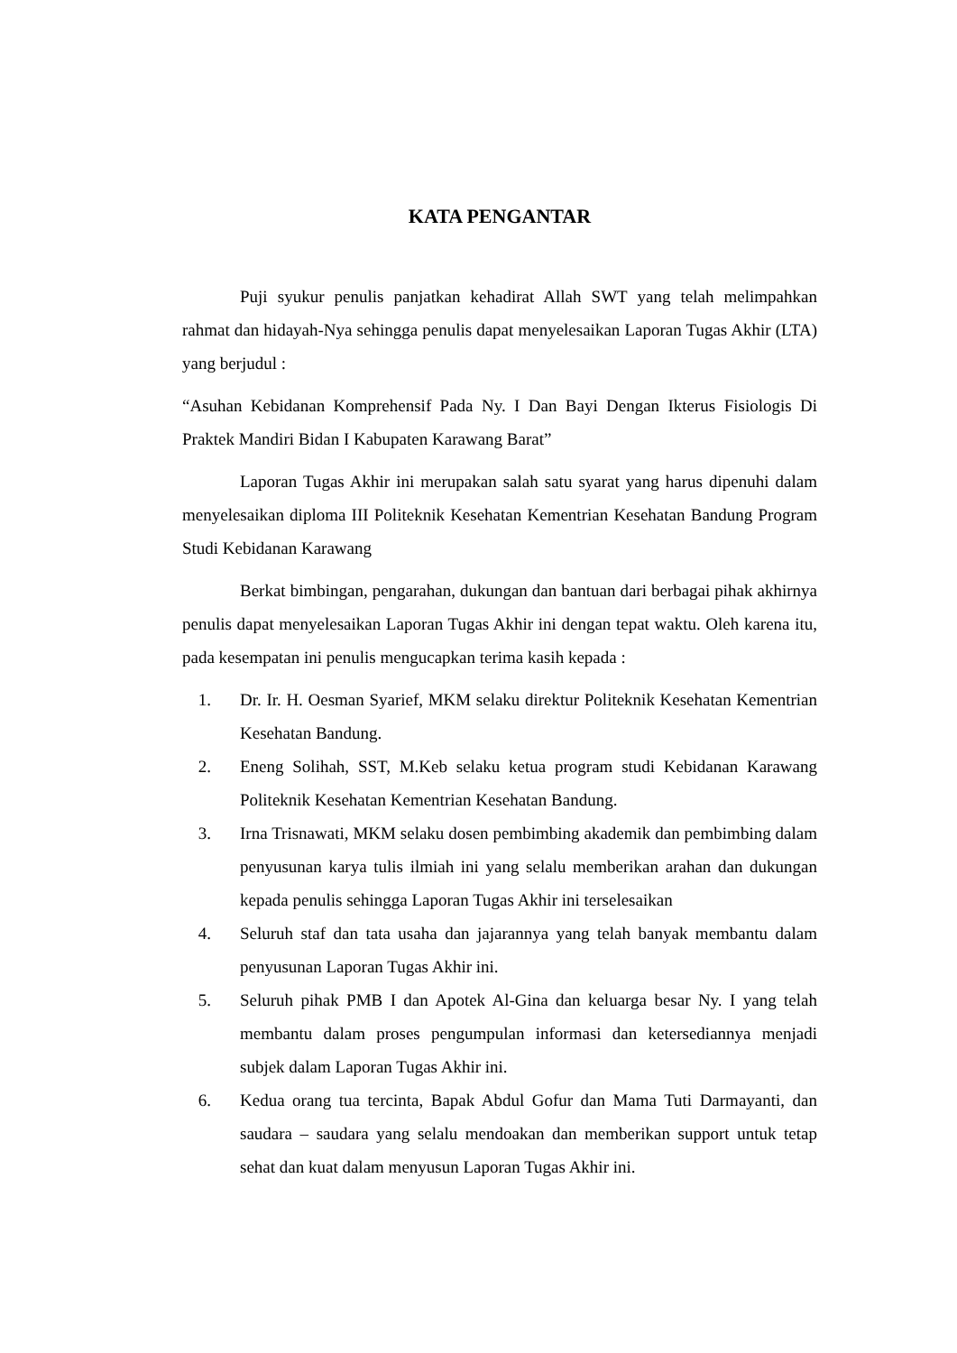KATA PENGANTAR
Puji syukur penulis panjatkan kehadirat Allah SWT yang telah melimpahkan rahmat dan hidayah-Nya sehingga penulis dapat menyelesaikan Laporan Tugas Akhir (LTA) yang berjudul :
“Asuhan Kebidanan Komprehensif Pada Ny. I Dan Bayi Dengan Ikterus Fisiologis Di Praktek Mandiri Bidan I Kabupaten Karawang Barat”
Laporan Tugas Akhir ini merupakan salah satu syarat yang harus dipenuhi dalam menyelesaikan diploma III Politeknik Kesehatan Kementrian Kesehatan Bandung Program Studi Kebidanan Karawang
Berkat bimbingan, pengarahan, dukungan dan bantuan dari berbagai pihak akhirnya penulis dapat menyelesaikan Laporan Tugas Akhir ini dengan tepat waktu. Oleh karena itu, pada kesempatan ini penulis mengucapkan terima kasih kepada :
1. Dr. Ir. H. Oesman Syarief, MKM selaku direktur Politeknik Kesehatan Kementrian Kesehatan Bandung.
2. Eneng Solihah, SST, M.Keb selaku ketua program studi Kebidanan Karawang Politeknik Kesehatan Kementrian Kesehatan Bandung.
3. Irna Trisnawati, MKM selaku dosen pembimbing akademik dan pembimbing dalam penyusunan karya tulis ilmiah ini yang selalu memberikan arahan dan dukungan kepada penulis sehingga Laporan Tugas Akhir ini terselesaikan
4. Seluruh staf dan tata usaha dan jajarannya yang telah banyak membantu dalam penyusunan Laporan Tugas Akhir ini.
5. Seluruh pihak PMB I dan Apotek Al-Gina dan keluarga besar Ny. I yang telah membantu dalam proses pengumpulan informasi dan ketersediannya menjadi subjek dalam Laporan Tugas Akhir ini.
6. Kedua orang tua tercinta, Bapak Abdul Gofur dan Mama Tuti Darmayanti, dan saudara – saudara yang selalu mendoakan dan memberikan support untuk tetap sehat dan kuat dalam menyusun Laporan Tugas Akhir ini.